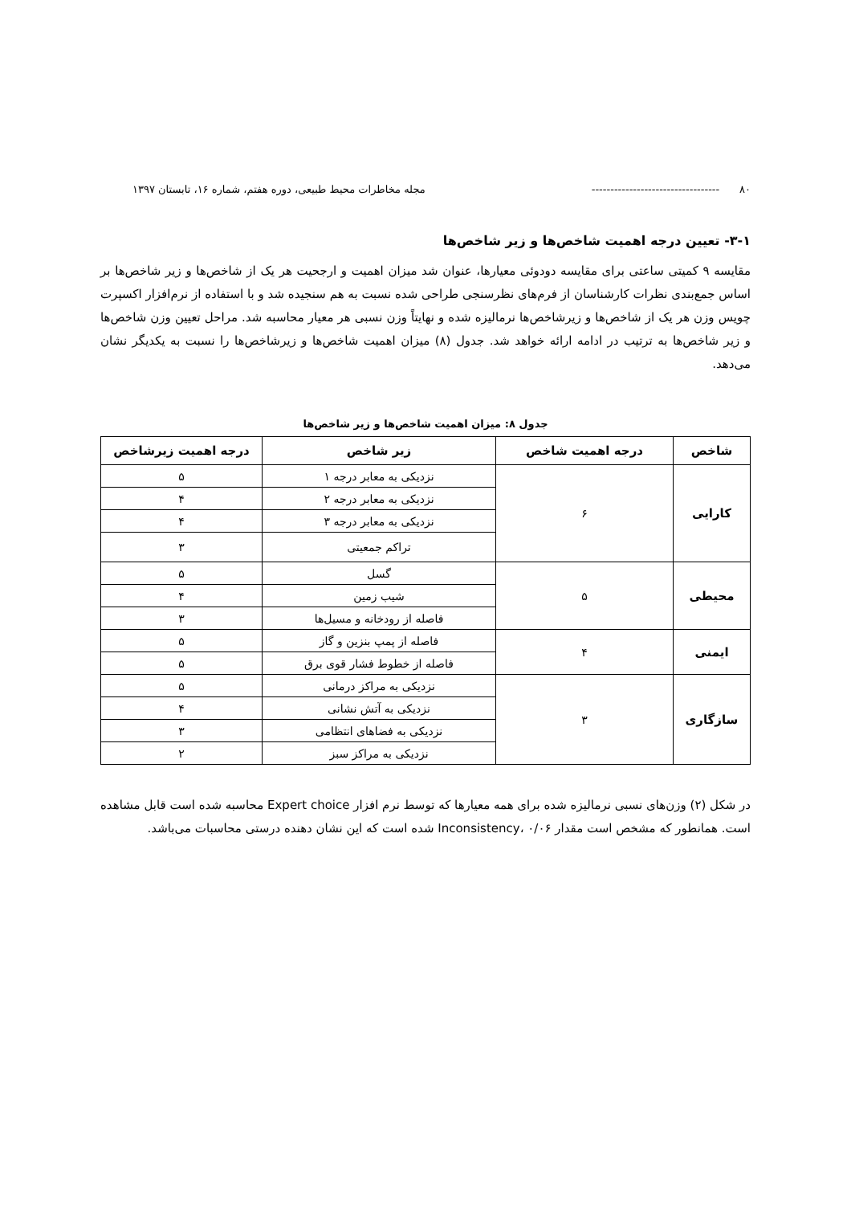۸۰ ---------------------------------- مجله مخاطرات محیط طبیعی، دوره هفتم، شماره ۱۶، تابستان ۱۳۹۷
۳-۱- تعیین درجه اهمیت شاخص‌ها و زیر شاخص‌ها
مقایسه ۹ کمیتی ساعتی برای مقایسه دودوئی معیارها، عنوان شد میزان اهمیت و ارجحیت هر یک از شاخص‌ها و زیر شاخص‌ها بر اساس جمع‌بندی نظرات کارشناسان از فرم‌های نظرسنجی طراحی شده نسبت به هم سنجیده شد و با استفاده از نرم‌افزار اکسپرت چویس وزن هر یک از شاخص‌ها و زیرشاخص‌ها نرمالیزه شده و نهایتاً وزن نسبی هر معیار محاسبه شد. مراحل تعیین وزن شاخص‌ها و زیر شاخص‌ها به ترتیب در ادامه ارائه خواهد شد. جدول (۸) میزان اهمیت شاخص‌ها و زیرشاخص‌ها را نسبت به یکدیگر نشان می‌دهد.
جدول ۸: میزان اهمیت شاخص‌ها و زیر شاخص‌ها
| شاخص | درجه اهمیت شاخص | زیر شاخص | درجه اهمیت زیرشاخص |
| --- | --- | --- | --- |
| کارایی | ۶ | نزدیکی به معابر درجه ۱ | ۵ |
| | | نزدیکی به معابر درجه ۲ | ۴ |
| | | نزدیکی به معابر درجه ۳ | ۴ |
| | | تراکم جمعیتی | ۳ |
| محیطی | ۵ | گسل | ۵ |
| | | شیب زمین | ۴ |
| | | فاصله از رودخانه و مسیل‌ها | ۳ |
| ایمنی | ۴ | فاصله از پمپ بنزین و گاز | ۵ |
| | | فاصله از خطوط فشار قوی برق | ۵ |
| سازگاری | ۳ | نزدیکی به مراکز درمانی | ۵ |
| | | نزدیکی به آتش نشانی | ۴ |
| | | نزدیکی به فضاهای انتظامی | ۳ |
| | | نزدیکی به مراکز سبز | ۲ |
در شکل (۲) وزن‌های نسبی نرمالیزه شده برای همه معیارها که توسط نرم افزار Expert choice محاسبه شده است قابل مشاهده است. همانطور که مشخص است مقدار Inconsistency، ۰/۰۶ شده است که این نشان دهنده درستی محاسبات می‌باشد.